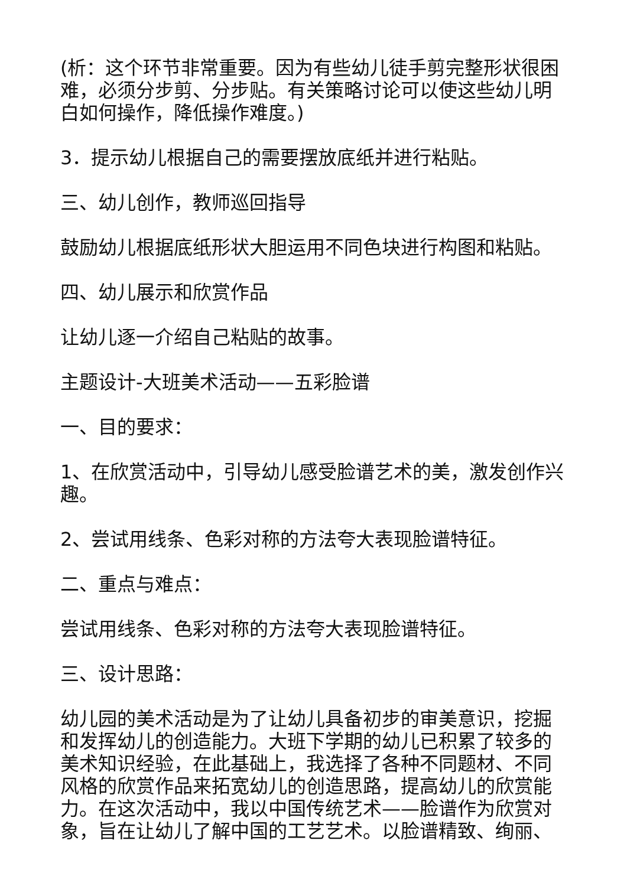(析：这个环节非常重要。因为有些幼儿徒手剪完整形状很困难，必须分步剪、分步贴。有关策略讨论可以使这些幼儿明白如何操作，降低操作难度。)
3．提示幼儿根据自己的需要摆放底纸并进行粘贴。
三、幼儿创作，教师巡回指导
鼓励幼儿根据底纸形状大胆运用不同色块进行构图和粘贴。
四、幼儿展示和欣赏作品
让幼儿逐一介绍自己粘贴的故事。
主题设计-大班美术活动——五彩脸谱
一、目的要求：
1、在欣赏活动中，引导幼儿感受脸谱艺术的美，激发创作兴趣。
2、尝试用线条、色彩对称的方法夸大表现脸谱特征。
二、重点与难点：
尝试用线条、色彩对称的方法夸大表现脸谱特征。
三、设计思路：
幼儿园的美术活动是为了让幼儿具备初步的审美意识，挖掘和发挥幼儿的创造能力。大班下学期的幼儿已积累了较多的美术知识经验，在此基础上，我选择了各种不同题材、不同风格的欣赏作品来拓宽幼儿的创造思路，提高幼儿的欣赏能力。在这次活动中，我以中国传统艺术——脸谱作为欣赏对象，旨在让幼儿了解中国的工艺艺术。以脸谱精致、绚丽、